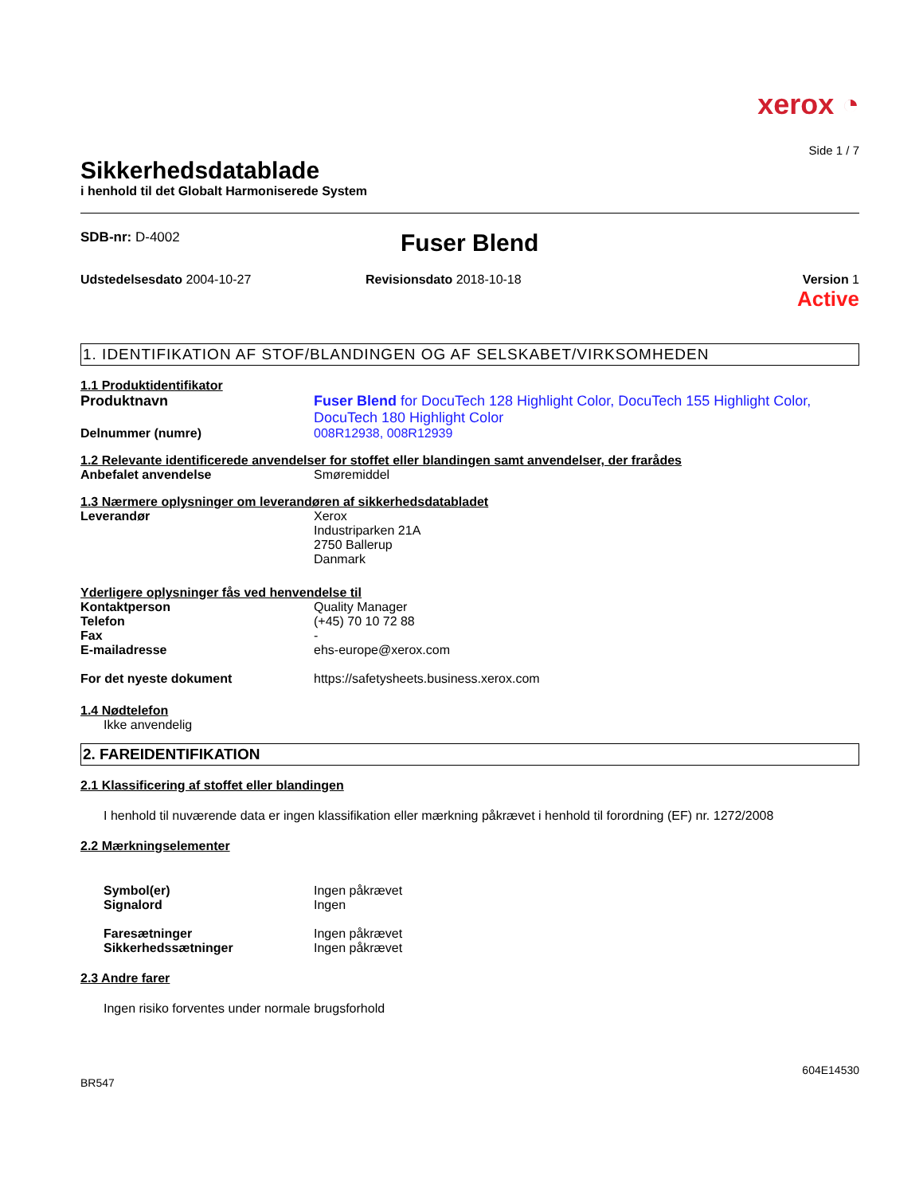xerox ◔
Side 1 / 7
Sikkerhedsdatablade
i henhold til det Globalt Harmoniserede System
SDB-nr: D-4002
Fuser Blend
Udstedelsesdato 2004-10-27 Revisionsdato 2018-10-18 Version 1
Active
1. IDENTIFIKATION AF STOF/BLANDINGEN OG AF SELSKABET/VIRKSOMHEDEN
1.1 Produktidentifikator
Produktnavn Fuser Blend for DocuTech 128 Highlight Color, DocuTech 155 Highlight Color, DocuTech 180 Highlight Color
Delnummer (numre) 008R12938, 008R12939
1.2 Relevante identificerede anvendelser for stoffet eller blandingen samt anvendelser, der frarådes
Anbefalet anvendelse Smøremiddel
1.3 Nærmere oplysninger om leverandøren af sikkerhedsdatabladet
Leverandør Xerox
Industriparken 21A
2750 Ballerup
Danmark
Yderligere oplysninger fås ved henvendelse til
Kontaktperson Quality Manager
Telefon (+45) 70 10 72 88
Fax -
E-mailadresse ehs-europe@xerox.com
For det nyeste dokument https://safetysheets.business.xerox.com
1.4 Nødtelefon
Ikke anvendelig
2. FAREIDENTIFIKATION
2.1 Klassificering af stoffet eller blandingen
I henhold til nuværende data er ingen klassifikation eller mærkning påkrævet i henhold til forordning (EF) nr. 1272/2008
2.2 Mærkningselementer
Symbol(er)
Signalord
Ingen påkrævet
Ingen
Faresætninger
Sikkerhedssætninger
Ingen påkrævet
Ingen påkrævet
2.3 Andre farer
Ingen risiko forventes under normale brugsforhold
604E14530
BR547